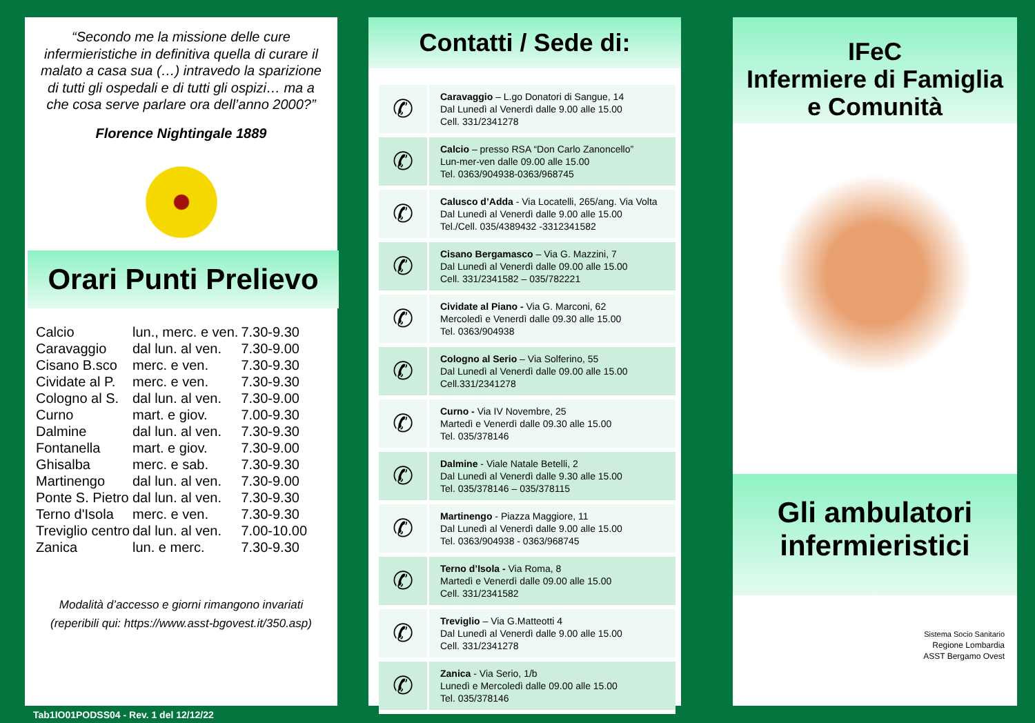“Secondo me la missione delle cure infermieristiche in definitiva quella di curare il malato a casa sua (…) intravedo la sparizione di tutti gli ospedali e di tutti gli ospizi… ma a che cosa serve parlare ora dell’anno 2000?”
Florence Nightingale 1889
Orari Punti Prelievo
| Calcio | lun., merc. e ven. | 7.30-9.30 |
| Caravaggio | dal lun. al ven. | 7.30-9.00 |
| Cisano B.sco | merc. e ven. | 7.30-9.30 |
| Cividate al P. | merc. e ven. | 7.30-9.30 |
| Cologno al S. | dal lun. al ven. | 7.30-9.00 |
| Curno | mart. e giov. | 7.00-9.30 |
| Dalmine | dal lun. al ven. | 7.30-9.30 |
| Fontanella | mart. e giov. | 7.30-9.00 |
| Ghisalba | merc. e sab. | 7.30-9.30 |
| Martinengo | dal lun. al ven. | 7.30-9.00 |
| Ponte S. Pietro | dal lun. al ven. | 7.30-9.30 |
| Terno d'Isola | merc. e ven. | 7.30-9.30 |
| Treviglio centro | dal lun. al ven. | 7.00-10.00 |
| Zanica | lun. e merc. | 7.30-9.30 |
Modalità d’accesso e giorni rimangono invariati
(reperibili qui: https://www.asst-bgovest.it/350.asp)
Contatti / Sede di:
| ✆ | Caravaggio – L.go Donatori di Sangue, 14 Dal Lunedì al Venerdì dalle 9.00 alle 15.00 Cell. 331/2341278 |
| ✆ | Calcio – presso RSA “Don Carlo Zanoncello” Lun-mer-ven dalle 09.00 alle 15.00 Tel. 0363/904938-0363/968745 |
| ✆ | Calusco d’Adda - Via Locatelli, 265/ang. Via Volta Dal Lunedì al Venerdì dalle 9.00 alle 15.00 Tel./Cell. 035/4389432 -3312341582 |
| ✆ | Cisano Bergamasco – Via G. Mazzini, 7 Dal Lunedì al Venerdì dalle 09.00 alle 15.00 Cell. 331/2341582 – 035/782221 |
| ✆ | Cividate al Piano - Via G. Marconi, 62 Mercoledì e Venerdì dalle 09.30 alle 15.00 Tel. 0363/904938 |
| ✆ | Cologno al Serio – Via Solferino, 55 Dal Lunedì al Venerdì dalle 09.00 alle 15.00 Cell.331/2341278 |
| ✆ | Curno - Via IV Novembre, 25 Martedì e Venerdì dalle 09.30 alle 15.00 Tel. 035/378146 |
| ✆ | Dalmine - Viale Natale Betelli, 2 Dal Lunedì al Venerdì dalle 9.30 alle 15.00 Tel. 035/378146 – 035/378115 |
| ✆ | Martinengo - Piazza Maggiore, 11 Dal Lunedì al Venerdì dalle 9.00 alle 15.00 Tel. 0363/904938 - 0363/968745 |
| ✆ | Terno d’Isola - Via Roma, 8 Martedì e Venerdì dalle 09.00 alle 15.00 Cell. 331/2341582 |
| ✆ | Treviglio – Via G.Matteotti 4 Dal Lunedì al Venerdì dalle 9.00 alle 15.00 Cell. 331/2341278 |
| ✆ | Zanica - Via Serio, 1/b Lunedì e Mercoledì dalle 09.00 alle 15.00 Tel. 035/378146 |
IFeC
Infermiere di Famiglia
e Comunità
Gli ambulatori
infermieristici
Sistema Socio Sanitario
Regione Lombardia
ASST Bergamo Ovest
Tab1IO01PODSS04 - Rev. 1 del 12/12/22